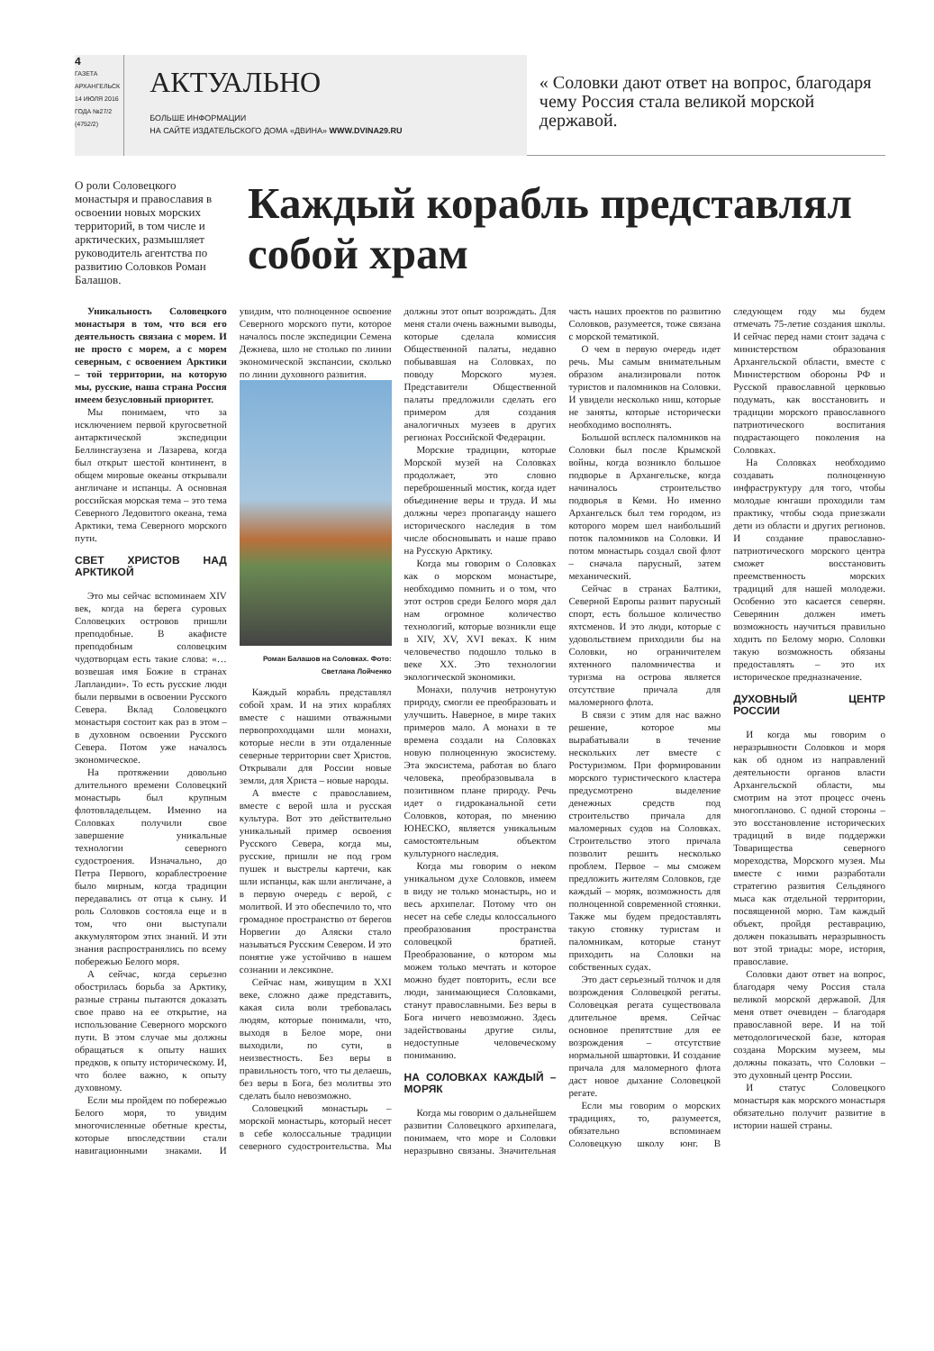4
ГАЗЕТА АРХАНГЕЛЬСК 14 ИЮЛЯ 2016 ГОДА №27/2 (4752/2)
АКТУАЛЬНО
БОЛЬШЕ ИНФОРМАЦИИ
НА САЙТЕ ИЗДАТЕЛЬСКОГО ДОМА «ДВИНА» WWW.DVINA29.RU
« Соловки дают ответ на вопрос, благодаря чему Россия стала великой морской державой.
О роли Соловецкого монастыря и православия в освоении новых морских территорий, в том числе и арктических, размышляет руководитель агентства по развитию Соловков Роман Балашов.
Каждый корабль представлял собой храм
Уникальность Соловецкого монастыря в том, что вся его деятельность связана с морем. И не просто с морем, а с морем северным, с освоением Арктики – той территории, на которую мы, русские, наша страна Россия имеем безусловный приоритет.
Мы понимаем, что за исключением первой кругосветной антарктической экспедиции Беллинсгаузена и Лазарева, когда был открыт шестой континент, в общем мировые океаны открывали англичане и испанцы. А основная российская морская тема – это тема Северного Ледовитого океана, тема Арктики, тема Северного морского пути.
СВЕТ ХРИСТОВ НАД АРКТИКОЙ
Это мы сейчас вспоминаем XIV век, когда на берега суровых Соловецких островов пришли преподобные. В акафисте преподобным соловецким чудотворцам есть такие слова: «…возвешая имя Божие в странах Лапландии». То есть русские люди были первыми в освоении Русского Севера. Вклад Соловецкого монастыря состоит как раз в этом – в духовном освоении Русского Севера. Потом уже началось экономическое.
На протяжении довольно длительного времени Соловецкий монастырь был крупным флотовладельцем. Именно на Соловках получили свое завершение уникальные технологии северного судостроения. Изначально, до Петра Первого, кораблестроение было мирным, когда традиции передавались от отца к сыну. И роль Соловков состояла еще и в том, что они выступали аккумулятором этих знаний. И эти знания распространялись по всему побережью Белого моря.
А сейчас, когда серьезно обострилась борьба за Арктику, разные страны пытаются доказать свое право на ее открытие, на использование Северного морского пути. В этом случае мы должны обращаться к опыту наших предков, к опыту историческому. И, что более важно, к опыту духовному.
Если мы пройдем по побережью Белого моря, то увидим многочисленные обетные кресты, которые впоследствии стали навигационными знаками. И увидим, что полноценное освоение Северного морского пути, которое началось после экспедиции Семена Дежнева, шло не столько по линии экономической экспансии, сколько по линии духовного развития.
Роман Балашов на Соловках. Фото: Светлана Лойченко
Каждый корабль представлял собой храм. И на этих кораблях вместе с нашими отважными первопроходцами шли монахи, которые несли в эти отдаленные северные территории свет Христов. Открывали для России новые земли, для Христа – новые народы.
А вместе с православием, вместе с верой шла и русская культура. Вот это действительно уникальный пример освоения Русского Севера, когда мы, русские, пришли не под гром пушек и выстрелы картечи, как шли испанцы, как шли англичане, а в первую очередь с верой, с молитвой. И это обеспечило то, что громадное пространство от берегов Норвегии до Аляски стало называться Русским Севером. И это понятие уже устойчиво в нашем сознании и лексиконе.
Сейчас нам, живущим в XXI веке, сложно даже представить, какая сила воли требовалась людям, которые понимали, что, выходя в Белое море, они выходили, по сути, в неизвестность. Без веры в правильность того, что ты делаешь, без веры в Бога, без молитвы это сделать было невозможно.
Соловецкий монастырь – морской монастырь, который несет в себе колоссальные традиции северного судостроительства. Мы должны этот опыт возрождать. Для меня стали очень важными выводы, которые сделала комиссия Общественной палаты, недавно побывавшая на Соловках, по поводу Морского музея. Представители Общественной палаты предложили сделать его примером для создания аналогичных музеев в других регионах Российской Федерации.
Морские традиции, которые Морской музей на Соловках продолжает, это словно переброшенный мостик, когда идет объединение веры и труда. И мы должны через пропаганду нашего исторического наследия в том числе обосновывать и наше право на Русскую Арктику.
Когда мы говорим о Соловках как о морском монастыре, необходимо помнить и о том, что этот остров среди Белого моря дал нам огромное количество технологий, которые возникли еще в XIV, XV, XVI веках. К ним человечество подошло только в веке XX. Это технологии экологической экономики.
Монахи, получив нетронутую природу, смогли ее преобразовать и улучшить. Наверное, в мире таких примеров мало. А монахи в те времена создали на Соловках новую полноценную экосистему. Эта экосистема, работая во благо человека, преобразовывала в позитивном плане природу. Речь идет о гидроканальной сети Соловков, которая, по мнению ЮНЕСКО, является уникальным самостоятельным объектом культурного наследия.
Когда мы говорим о неком уникальном духе Соловков, имеем в виду не только монастырь, но и весь архипелаг. Потому что он несет на себе следы колоссального преобразования пространства соловецкой братией. Преобразование, о котором мы можем только мечтать и которое можно будет повторить, если все люди, занимающиеся Соловками, станут православными. Без веры в Бога ничего невозможно. Здесь задействованы другие силы, недоступные человеческому пониманию.
НА СОЛОВКАХ КАЖДЫЙ – МОРЯК
Когда мы говорим о дальнейшем развитии Соловецкого архипелага, понимаем, что море и Соловки неразрывно связаны. Значительная часть наших проектов по развитию Соловков, разумеется, тоже связана с морской тематикой.
О чем в первую очередь идет речь. Мы самым внимательным образом анализировали поток туристов и паломников на Соловки. И увидели несколько ниш, которые не заняты, которые исторически необходимо восполнять.
Большой всплеск паломников на Соловки был после Крымской войны, когда возникло большое подворье в Архангельске, когда начиналось строительство подворья в Кеми. Но именно Архангельск был тем городом, из которого морем шел наибольший поток паломников на Соловки. И потом монастырь создал свой флот – сначала парусный, затем механический.
Сейчас в странах Балтики, Северной Европы развит парусный спорт, есть большое количество яхтсменов. И это люди, которые с удовольствием приходили бы на Соловки, но ограничителем яхтенного паломничества и туризма на острова является отсутствие причала для маломерного флота.
В связи с этим для нас важно решение, которое мы вырабатывали в течение нескольких лет вместе с Ростуризмом. При формировании морского туристического кластера предусмотрено выделение денежных средств под строительство причала для маломерных судов на Соловках. Строительство этого причала позволит решить несколько проблем. Первое – мы сможем предложить жителям Соловков, где каждый – моряк, возможность для полноценной современной стоянки. Также мы будем предоставлять такую стоянку туристам и паломникам, которые станут приходить на Соловки на собственных судах.
Это даст серьезный толчок и для возрождения Соловецкой регаты. Соловецкая регата существовала длительное время. Сейчас основное препятствие для ее возрождения – отсутствие нормальной швартовки. И создание причала для маломерного флота даст новое дыхание Соловецкой регате.
Если мы говорим о морских традициях, то, разумеется, обязательно вспоминаем Соловецкую школу юнг. В следующем году мы будем отмечать 75-летие создания школы. И сейчас перед нами стоит задача с министерством образования Архангельской области, вместе с Министерством обороны РФ и Русской православной церковью подумать, как восстановить и традиции морского православного патриотического воспитания подрастающего поколения на Соловках.
На Соловках необходимо создавать полноценную инфраструктуру для того, чтобы молодые юнгаши проходили там практику, чтобы сюда приезжали дети из области и других регионов. И создание православно-патриотического морского центра сможет восстановить преемственность морских традиций для нашей молодежи. Особенно это касается северян. Северянин должен иметь возможность научиться правильно ходить по Белому морю. Соловки такую возможность обязаны предоставлять – это их историческое предназначение.
ДУХОВНЫЙ ЦЕНТР РОССИИ
И когда мы говорим о неразрывности Соловков и моря как об одном из направлений деятельности органов власти Архангельской области, мы смотрим на этот процесс очень многопланово. С одной стороны – это восстановление исторических традиций в виде поддержки Товарищества северного мореходства, Морского музея. Мы вместе с ними разработали стратегию развития Сельдяного мыса как отдельной территории, посвященной морю. Там каждый объект, пройдя реставрацию, должен показывать неразрывность вот этой триады: море, история, православие.
Соловки дают ответ на вопрос, благодаря чему Россия стала великой морской державой. Для меня ответ очевиден – благодаря православной вере. И на той методологической базе, которая создана Морским музеем, мы должны показать, что Соловки – это духовный центр России.
И статус Соловецкого монастыря как морского монастыря обязательно получит развитие в истории нашей страны.